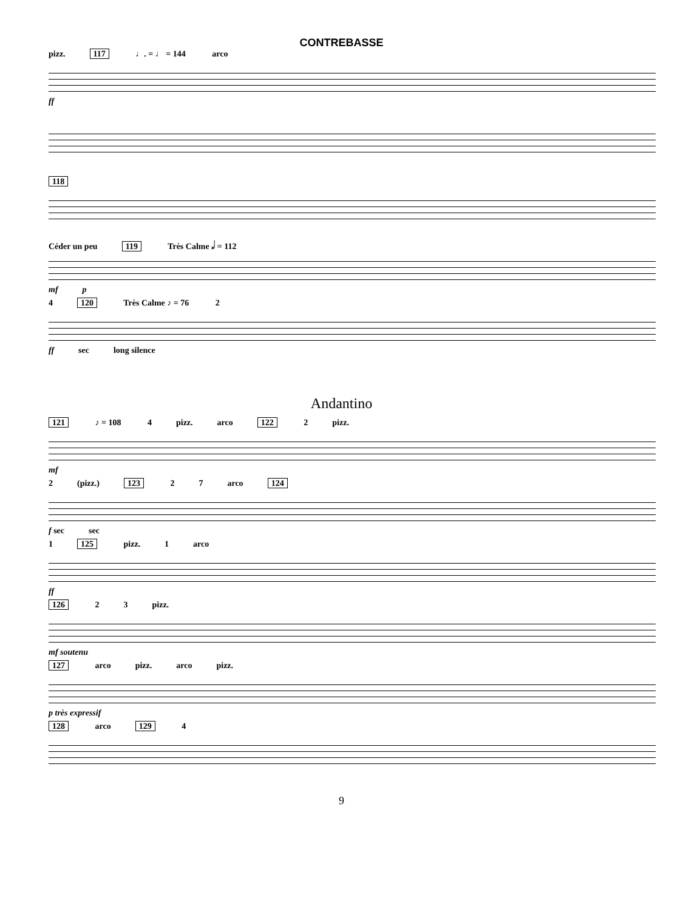CONTREBASSE
pizz. 117 ♩. = ♩ = 144 arco
ff
118
Céder un peu 119 Très Calme 𝅗𝅥 = 112
mf p
4 120 Très Calme ♪ = 76 2
ff sec long silence
Andantino
121 ♪ = 108 4 pizz. arco 122 2 pizz.
mf
2 (pizz.) 123 2 7 arco 124
f sec sec
1 125 pizz. 1 arco
ff
126 2 3 pizz.
mf soutenu
127 arco pizz. arco pizz.
p très expressif
128 arco 129 4
9